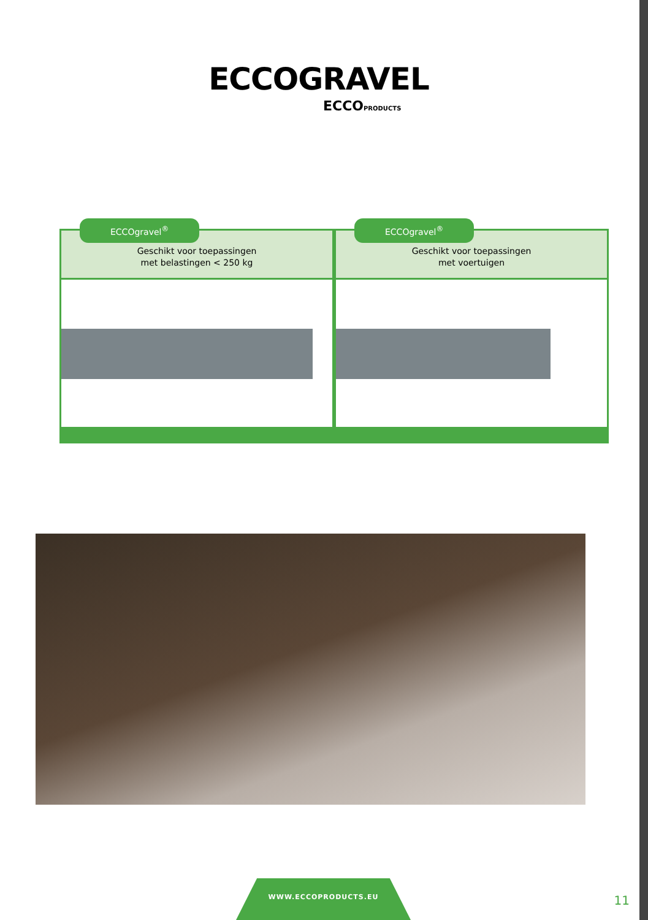ECCOGRAVEL
ECCOPRODUCTS
ECCOgravel<sup>®</sup>
Geschikt voor toepassingen
met belastingen < 250 kg
ECCOgravel<sup>®</sup>
Geschikt voor toepassingen
met voertuigen
WWW.ECCOPRODUCTS.EU
11